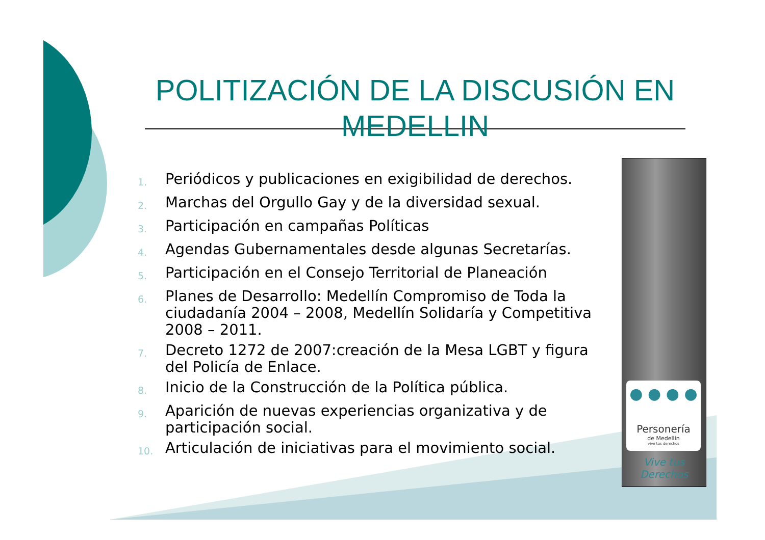POLITIZACIÓN DE LA DISCUSIÓN EN MEDELLIN
1. Periódicos y publicaciones en exigibilidad de derechos.
2. Marchas del Orgullo Gay y de la diversidad sexual.
3. Participación en campañas Políticas
4. Agendas Gubernamentales desde algunas Secretarías.
5. Participación en el Consejo Territorial de Planeación
6. Planes de Desarrollo: Medellín Compromiso de Toda la ciudadanía 2004 – 2008, Medellín Solidaría y Competitiva 2008 – 2011.
7. Decreto 1272 de 2007:creación de la Mesa LGBT y figura del Policía de Enlace.
8. Inicio de la Construcción de la Política pública.
9. Aparición de nuevas experiencias organizativa y de participación social.
10. Articulación de iniciativas para el movimiento social.
● ● ● ●
Personería
de Medellín
vive tus derechos
Vive tus
Derechos